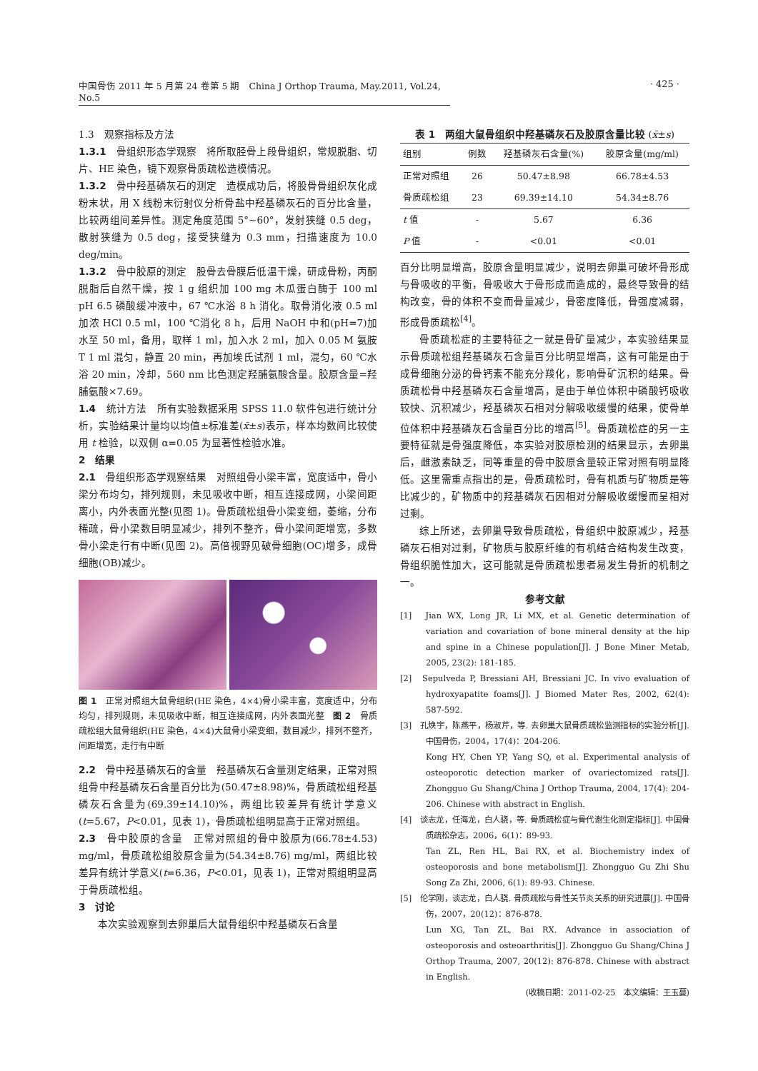中国骨伤 2011 年 5 月第 24 卷第 5 期　China J Orthop Trauma, May.2011, Vol.24, No.5
· 425 ·
1.3　观察指标及方法
1.3.1　骨组织形态学观察　将所取胫骨上段骨组织，常规脱脂、切片、HE 染色，镜下观察骨质疏松造模情况。
1.3.2　骨中羟基磷灰石的测定　造模成功后，将股骨骨组织灰化成粉末状，用 X 线粉末衍射仪分析骨盐中羟基磷灰石的百分比含量，比较两组间差异性。测定角度范围 5°~60°，发射狭缝 0.5 deg，散射狭缝为 0.5 deg，接受狭缝为 0.3 mm，扫描速度为 10.0 deg/min。
1.3.2　骨中胶原的测定　股骨去骨膜后低温干燥，研成骨粉，丙酮脱脂后自然干燥，按 1 g 组织加 100 mg 木瓜蛋白酶于 100 ml pH 6.5 磷酸缓冲液中，67 ℃水浴 8 h 消化。取骨消化液 0.5 ml 加浓 HCl 0.5 ml，100 ℃消化 8 h，后用 NaOH 中和(pH=7)加水至 50 ml，备用，取样 1 ml，加入水 2 ml，加入 0.05 M 氨胺 T 1 ml 混匀，静置 20 min，再加埃氏试剂 1 ml，混匀，60 ℃水浴 20 min，冷却，560 nm 比色测定羟脯氨酸含量。胶原含量=羟脯氨酸×7.69。
1.4　统计方法　所有实验数据采用 SPSS 11.0 软件包进行统计分析，实验结果计量均以均值±标准差(x̄±s)表示，样本均数间比较使用 t 检验，以双侧 α=0.05 为显著性检验水准。
2　结果
2.1　骨组织形态学观察结果　对照组骨小梁丰富，宽度适中，骨小梁分布均匀，排列规则，未见吸收中断，相互连接成网，小梁间距离小，内外表面光整(见图 1)。骨质疏松组骨小梁变细，萎缩，分布稀疏，骨小梁数目明显减少，排列不整齐，骨小梁间距增宽，多数骨小梁走行有中断(见图 2)。高倍视野见破骨细胞(OC)增多，成骨细胞(OB)减少。
图 1　正常对照组大鼠骨组织(HE 染色，4×4)骨小梁丰富，宽度适中，分布均匀，排列规则，未见吸收中断，相互连接成网，内外表面光整　图 2　骨质疏松组大鼠骨组织(HE 染色，4×4)大鼠骨小梁变细，数目减少，排列不整齐，间距增宽，走行有中断
2.2　骨中羟基磷灰石的含量　羟基磷灰石含量测定结果，正常对照组骨中羟基磷灰石含量百分比为(50.47±8.98)%，骨质疏松组羟基磷灰石含量为(69.39±14.10)%，两组比较差异有统计学意义(t=5.67，P<0.01，见表 1)，骨质疏松组明显高于正常对照组。
2.3　骨中胶原的含量　正常对照组的骨中胶原为(66.78±4.53) mg/ml，骨质疏松组胶原含量为(54.34±8.76) mg/ml，两组比较差异有统计学意义(t=6.36，P<0.01，见表 1)，正常对照组明显高于骨质疏松组。
3　讨论
本次实验观察到去卵巢后大鼠骨组织中羟基磷灰石含量
表 1　两组大鼠骨组织中羟基磷灰石及胶原含量比较 (x̄±s)
| 组别 | 例数 | 羟基磷灰石含量(%) | 胶原含量(mg/ml) |
| --- | --- | --- | --- |
| 正常对照组 | 26 | 50.47±8.98 | 66.78±4.53 |
| 骨质疏松组 | 23 | 69.39±14.10 | 54.34±8.76 |
| t 值 | - | 5.67 | 6.36 |
| P 值 | - | <0.01 | <0.01 |
百分比明显增高，胶原含量明显减少，说明去卵巢可破坏骨形成与骨吸收的平衡，骨吸收大于骨形成而造成的，最终导致骨的结构改变，骨的体积不变而骨量减少，骨密度降低，骨强度减弱，形成骨质疏松<sup>[4]</sup>。
骨质疏松症的主要特征之一就是骨矿量减少，本实验结果显示骨质疏松组羟基磷灰石含量百分比明显增高，这有可能是由于成骨细胞分泌的骨钙素不能充分羧化，影响骨矿沉积的结果。骨质疏松骨中羟基磷灰石含量增高，是由于单位体积中磷酸钙吸收较快、沉积减少，羟基磷灰石相对分解吸收缓慢的结果，使骨单位体积中羟基磷灰石含量百分比的增高<sup>[5]</sup>。骨质疏松症的另一主要特征就是骨强度降低，本实验对胶原检测的结果显示，去卵巢后，雌激素缺乏，同等重量的骨中胶原含量较正常对照有明显降低。这里需重点指出的是，骨质疏松时，骨有机质与矿物质是等比减少的，矿物质中的羟基磷灰石因相对分解吸收缓慢而呈相对过剩。
综上所述，去卵巢导致骨质疏松，骨组织中胶原减少，羟基磷灰石相对过剩，矿物质与胶原纤维的有机结合结构发生改变，骨组织脆性加大，这可能就是骨质疏松患者易发生骨折的机制之一。
参考文献
[1]　Jian WX, Long JR, Li MX, et al. Genetic determination of variation and covariation of bone mineral density at the hip and spine in a Chinese population[J]. J Bone Miner Metab, 2005, 23(2): 181-185.
[2]　Sepulveda P, Bressiani AH, Bressiani JC. In vivo evaluation of hydroxyapatite foams[J]. J Biomed Mater Res, 2002, 62(4): 587-592.
[3]　孔焕宇，陈燕平，杨淑芹，等. 去卵巢大鼠骨质疏松监测指标的实验分析[J]. 中国骨伤，2004，17(4)：204-206.
Kong HY, Chen YP, Yang SQ, et al. Experimental analysis of osteoporotic detection marker of ovariectomized rats[J]. Zhongguo Gu Shang/China J Orthop Trauma, 2004, 17(4): 204-206. Chinese with abstract in English.
[4]　谈志龙，任海龙，白人骁，等. 骨质疏松症与骨代谢生化测定指标[J]. 中国骨质疏松杂志，2006，6(1)：89-93.
Tan ZL, Ren HL, Bai RX, et al. Biochemistry index of osteoporosis and bone metabolism[J]. Zhongguo Gu Zhi Shu Song Za Zhi, 2006, 6(1): 89-93. Chinese.
[5]　伦学刚，谈志龙，白人骁. 骨质疏松与骨性关节炎关系的研究进展[J]. 中国骨伤，2007，20(12)：876-878.
Lun XG, Tan ZL, Bai RX. Advance in association of osteoporosis and osteoarthritis[J]. Zhongguo Gu Shang/China J Orthop Trauma, 2007, 20(12): 876-878. Chinese with abstract in English.
(收稿日期：2011-02-25　本文编辑：王玉蔓)